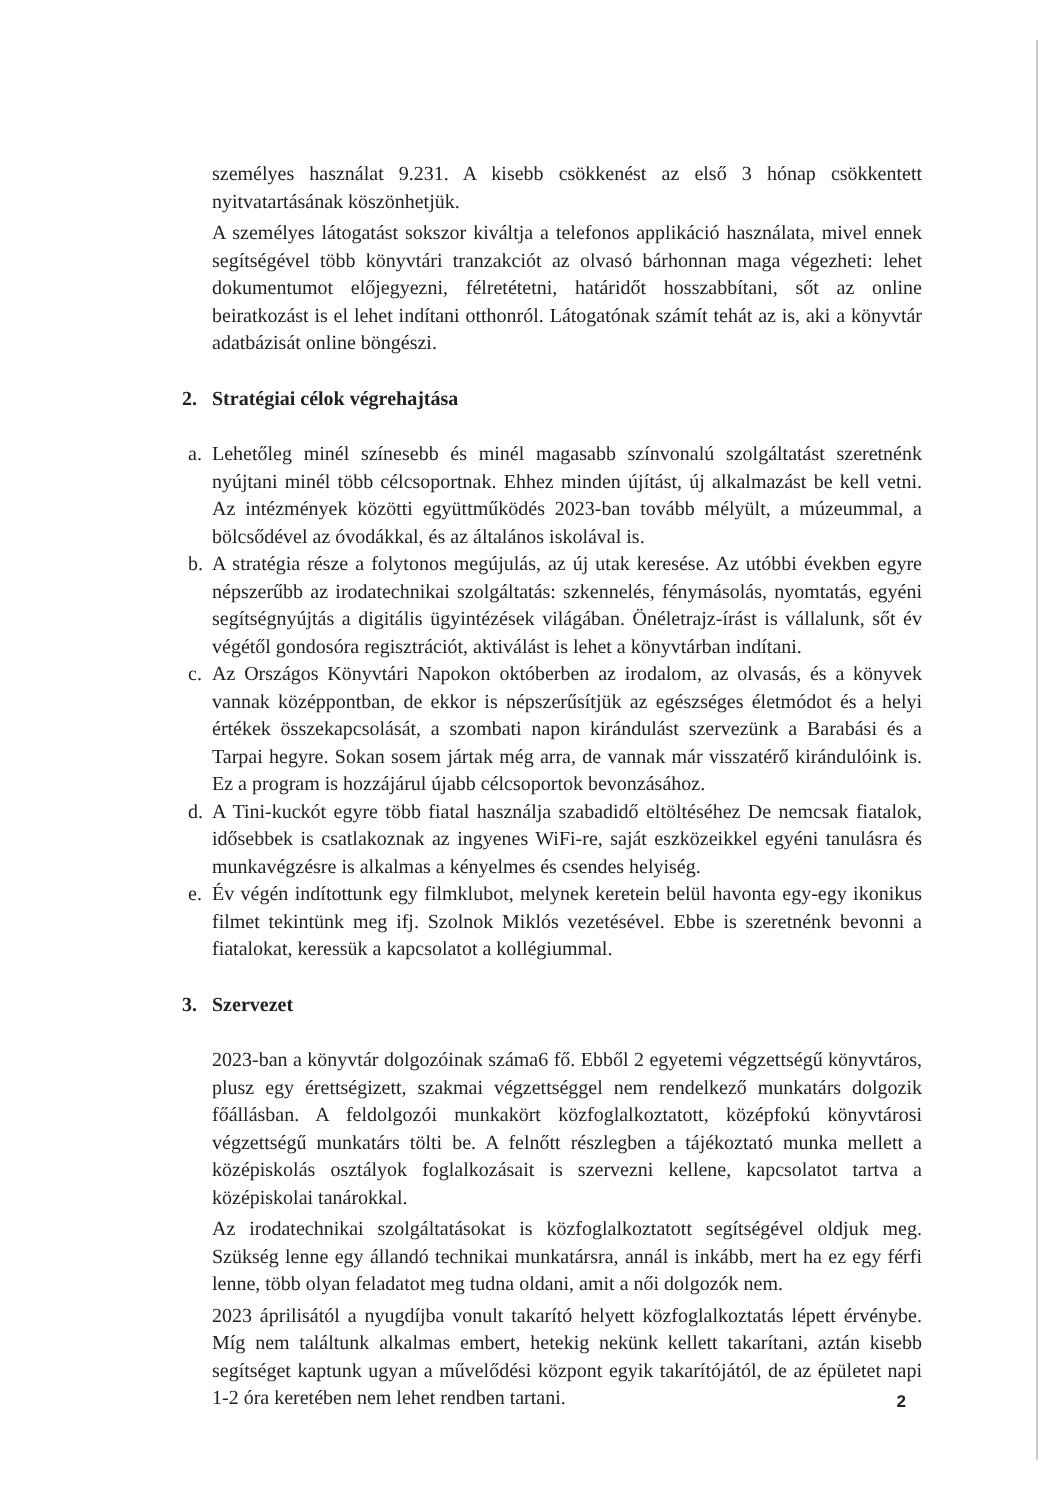személyes használat 9.231. A kisebb csökkenést az első 3 hónap csökkentett nyitvatartásának köszönhetjük.
A személyes látogatást sokszor kiváltja a telefonos applikáció használata, mivel ennek segítségével több könyvtári tranzakciót az olvasó bárhonnan maga végezheti: lehet dokumentumot előjegyezni, félretétetni, határidőt hosszabbítani, sőt az online beiratkozást is el lehet indítani otthonról. Látogatónak számít tehát az is, aki a könyvtár adatbázisát online böngészi.
2. Stratégiai célok végrehajtása
a. Lehetőleg minél színesebb és minél magasabb színvonalú szolgáltatást szeretnénk nyújtani minél több célcsoportnak. Ehhez minden újítást, új alkalmazást be kell vetni. Az intézmények közötti együttműködés 2023-ban tovább mélyült, a múzeummal, a bölcsődével az óvodákkal, és az általános iskolával is.
b. A stratégia része a folytonos megújulás, az új utak keresése. Az utóbbi években egyre népszerűbb az irodatechnikai szolgáltatás: szkennelés, fénymásolás, nyomtatás, egyéni segítségnyújtás a digitális ügyintézések világában. Önéletrajz-írást is vállalunk, sőt év végétől gondosóra regisztrációt, aktiválást is lehet a könyvtárban indítani.
c. Az Országos Könyvtári Napokon októberben az irodalom, az olvasás, és a könyvek vannak középpontban, de ekkor is népszerűsítjük az egészséges életmódot és a helyi értékek összekapcsolását, a szombati napon kirándulást szervezünk a Barabási és a Tarpai hegyre. Sokan sosem jártak még arra, de vannak már visszatérő kirándulóink is. Ez a program is hozzájárul újabb célcsoportok bevonzásához.
d. A Tini-kuckót egyre több fiatal használja szabadidő eltöltéséhez De nemcsak fiatalok, idősebbek is csatlakoznak az ingyenes WiFi-re, saját eszközeikkel egyéni tanulásra és munkavégzésre is alkalmas a kényelmes és csendes helyiség.
e. Év végén indítottunk egy filmklubot, melynek keretein belül havonta egy-egy ikonikus filmet tekintünk meg ifj. Szolnok Miklós vezetésével. Ebbe is szeretnénk bevonni a fiatalokat, keressük a kapcsolatot a kollégiummal.
3. Szervezet
2023-ban a könyvtár dolgozóinak száma6 fő. Ebből 2 egyetemi végzettségű könyvtáros, plusz egy érettségizett, szakmai végzettséggel nem rendelkező munkatárs dolgozik főállásban. A feldolgozói munkakört közfoglalkoztatott, középfokú könyvtárosi végzettségű munkatárs tölti be. A felnőtt részlegben a tájékoztató munka mellett a középiskolás osztályok foglalkozásait is szervezni kellene, kapcsolatot tartva a középiskolai tanárokkal.
Az irodatechnikai szolgáltatásokat is közfoglalkoztatott segítségével oldjuk meg. Szükség lenne egy állandó technikai munkatársra, annál is inkább, mert ha ez egy férfi lenne, több olyan feladatot meg tudna oldani, amit a női dolgozók nem.
2023 áprilisától a nyugdíjba vonult takarító helyett közfoglalkoztatás lépett érvénybe. Míg nem találtunk alkalmas embert, hetekig nekünk kellett takarítani, aztán kisebb segítséget kaptunk ugyan a művelődési központ egyik takarítójától, de az épületet napi 1-2 óra keretében nem lehet rendben tartani.
2